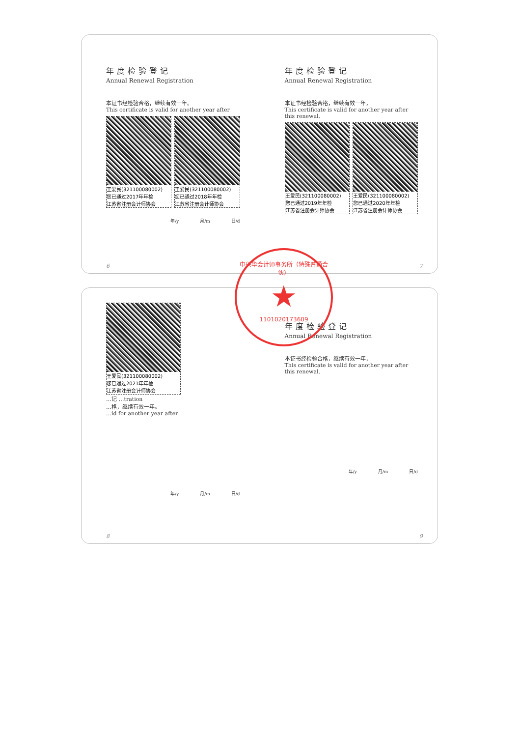年度检验登记
Annual Renewal Registration
本证书经检验合格，继续有效一年。
This certificate is valid for another year after
王爱民(321100080002)
您已通过2017年年检
江苏省注册会计师协会
王爱民(321100080002)
您已通过2018年年检
江苏省注册会计师协会
年/y 月/m 日/d
6
年度检验登记
Annual Renewal Registration
本证书经检验合格，继续有效一年，
This certificate is valid for another year after this renewal.
王爱民(321100080002)
您已通过2019年年检
江苏省注册会计师协会
王爱民(321100080002)
您已通过2020年年检
江苏省注册会计师协会
7
王爱民(321100080002)
您已通过2021年年检
江苏省注册会计师协会
…记 …tration
…格，继续有效一年。
…id for another year after
年/y 月/m 日/d
8
年度检验登记
Annual Renewal Registration
本证书经检验合格，继续有效一年，
This certificate is valid for another year after this renewal.
年/y 月/m 日/d
9
中兴华会计师事务所（特殊普通合伙）
★
1101020173609